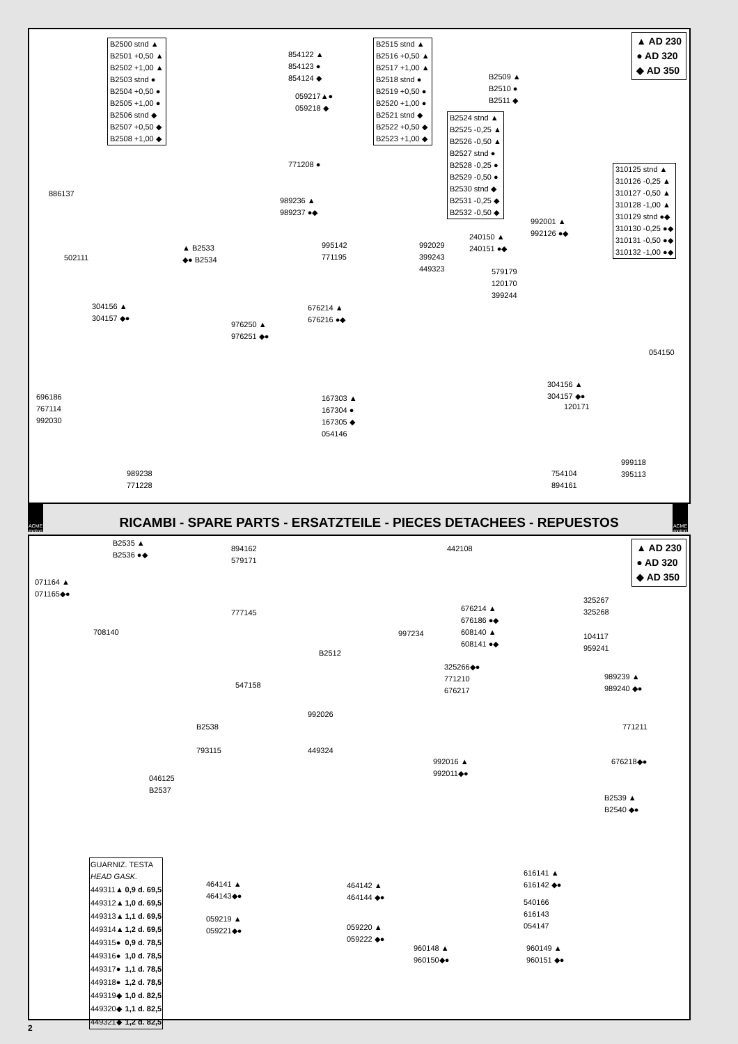▲ AD 230
● AD 320
◆ AD 350
B2500 stnd ▲
B2501 +0,50 ▲
B2502 +1,00 ▲
B2503 stnd ●
B2504 +0,50 ●
B2505 +1,00 ●
B2506 stnd ◆
B2507 +0,50 ◆
B2508 +1,00 ◆
854122 ▲
854123 ●
854124 ◆
059217▲●
059218 ◆
B2515 stnd ▲
B2516 +0,50 ▲
B2517 +1,00 ▲
B2518 stnd ●
B2519 +0,50 ●
B2520 +1,00 ●
B2521 stnd ◆
B2522 +0,50 ◆
B2523 +1,00 ◆
B2524 stnd ▲
B2525 -0,25 ▲
B2526 -0,50 ▲
B2527 stnd ●
B2528 -0,25 ●
B2529 -0,50 ●
B2530 stnd ◆
B2531 -0,25 ◆
B2532 -0,50 ◆
B2509 ▲
B2510 ●
B2511 ◆
310125 stnd ▲
310126 -0,25 ▲
310127 -0,50 ▲
310128 -1,00 ▲
310129 stnd ●◆
310130 -0,25 ●◆
310131 -0,50 ●◆
310132 -1,00 ●◆
771208 ●
989236 ▲
989237 ●◆
886137
▲ B2533
◆● B2534
502111
995142
771195
992029
399243
449323
240150 ▲
240151 ●◆
992001 ▲
992126 ●◆
579179
120170
399244
304156 ▲
304157 ◆●
676214 ▲
676216 ●◆
976250 ▲
976251 ◆●
054150
304156 ▲
304157 ◆●
696186
767114
992030
167303 ▲
167304 ●
167305 ◆
054146
120171
999118
395113
754104
894161
989238
771228
ACME motori
RICAMBI - SPARE PARTS - ERSATZTEILE - PIECES DETACHEES - REPUESTOS
ACME motori
▲ AD 230
● AD 320
◆ AD 350
B2535 ▲
B2536 ●◆
894162
579171
442108
071164 ▲
071165◆●
325267
325268
676214 ▲
676186 ●◆
608140 ▲
608141 ●◆
777145
708140 997234
104117
959241
B2512
325266◆●
771210
676217
989239 ▲
989240 ◆●
547158
992026
B2538 771211
449324
793115
992016 ▲
992011◆●
676218◆●
046125
B2537
B2539 ▲
B2540 ◆●
| GUARNIZ. TESTA HEAD GASK. | |
| --- | --- |
| 449311▲ | 0,9 d. 69,5 |
| 449312▲ | 1,0 d. 69,5 |
| 449313▲ | 1,1 d. 69,5 |
| 449314▲ | 1,2 d. 69,5 |
| 449315● | 0,9 d. 78,5 |
| 449316● | 1,0 d. 78,5 |
| 449317● | 1,1 d. 78,5 |
| 449318● | 1,2 d. 78,5 |
| 449319◆ | 1,0 d. 82,5 |
| 449320◆ | 1,1 d. 82,5 |
| 449321◆ | 1,2 d. 82,5 |
616141 ▲
616142 ◆●
464141 ▲
464143◆●
464142 ▲
464144 ◆●
540166
616143
054147
059219 ▲
059221◆●
059220 ▲
059222 ◆●
960148 ▲
960150◆●
960149 ▲
960151 ◆●
2